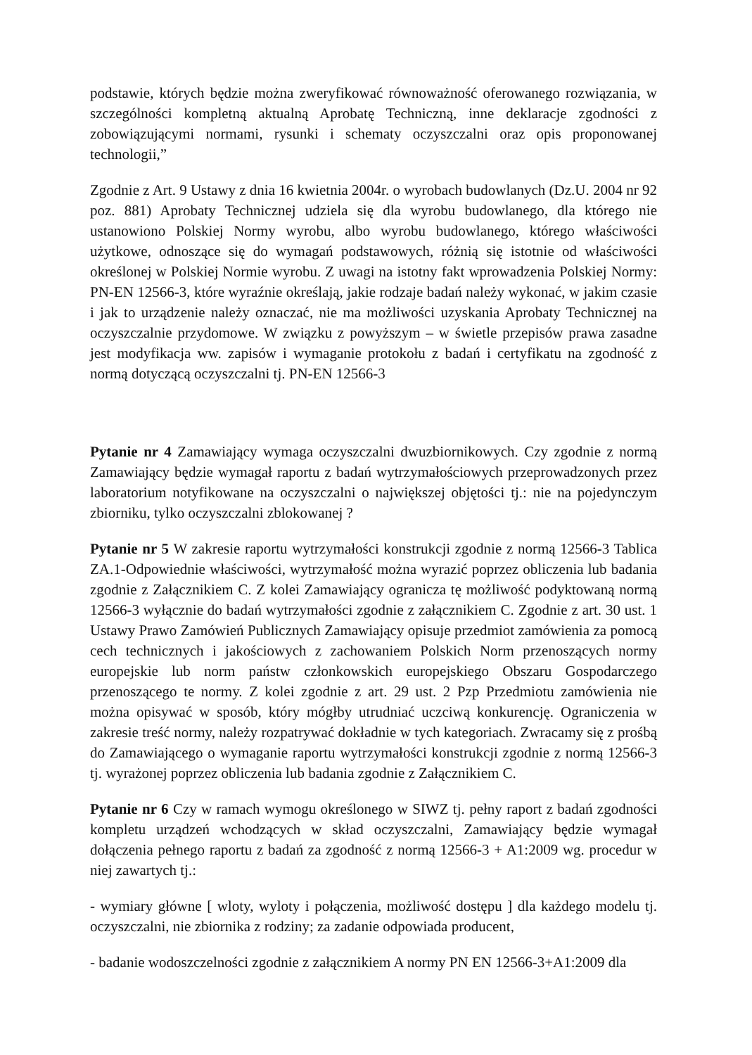podstawie, których będzie można zweryfikować równoważność oferowanego rozwiązania, w szczególności kompletną aktualną Aprobatę Techniczną, inne deklaracje zgodności z zobowiązującymi normami, rysunki i schematy oczyszczalni oraz opis proponowanej technologii,”
Zgodnie z Art. 9 Ustawy z dnia 16 kwietnia 2004r. o wyrobach budowlanych (Dz.U. 2004 nr 92 poz. 881) Aprobaty Technicznej udziela się dla wyrobu budowlanego, dla którego nie ustanowiono Polskiej Normy wyrobu, albo wyrobu budowlanego, którego właściwości użytkowe, odnoszące się do wymagań podstawowych, różnią się istotnie od właściwości określonej w Polskiej Normie wyrobu. Z uwagi na istotny fakt wprowadzenia Polskiej Normy: PN-EN 12566-3, które wyraźnie określają, jakie rodzaje badań należy wykonać, w jakim czasie i jak to urządzenie należy oznaczać, nie ma możliwości uzyskania Aprobaty Technicznej na oczyszczalnie przydomowe. W związku z powyższym – w świetle przepisów prawa zasadne jest modyfikacja ww. zapisów i wymaganie protokołu z badań i certyfikatu na zgodność z normą dotyczącą oczyszczalni tj. PN-EN 12566-3
Pytanie nr 4 Zamawiający wymaga oczyszczalni dwuzbiornikowych. Czy zgodnie z normą Zamawiający będzie wymagał raportu z badań wytrzymałościowych przeprowadzonych przez laboratorium notyfikowane na oczyszczalni o największej objętości tj.: nie na pojedynczym zbiorniku, tylko oczyszczalni zblokowanej ?
Pytanie nr 5 W zakresie raportu wytrzymałości konstrukcji zgodnie z normą 12566-3 Tablica ZA.1-Odpowiednie właściwości, wytrzymałość można wyrazić poprzez obliczenia lub badania zgodnie z Załącznikiem C. Z kolei Zamawiający ogranicza tę możliwość podyktowaną normą 12566-3 wyłącznie do badań wytrzymałości zgodnie z załącznikiem C. Zgodnie z art. 30 ust. 1 Ustawy Prawo Zamówień Publicznych Zamawiający opisuje przedmiot zamówienia za pomocą cech technicznych i jakościowych z zachowaniem Polskich Norm przenoszących normy europejskie lub norm państw członkowskich europejskiego Obszaru Gospodarczego przenoszącego te normy. Z kolei zgodnie z art. 29 ust. 2 Pzp Przedmiotu zamówienia nie można opisywać w sposób, który mógłby utrudniać uczciwą konkurencję. Ograniczenia w zakresie treść normy, należy rozpatrywać dokładnie w tych kategoriach. Zwracamy się z prośbą do Zamawiającego o wymaganie raportu wytrzymałości konstrukcji zgodnie z normą 12566-3 tj. wyrażonej poprzez obliczenia lub badania zgodnie z Załącznikiem C.
Pytanie nr 6 Czy w ramach wymogu określonego w SIWZ tj. pełny raport z badań zgodności kompletu urządzeń wchodzących w skład oczyszczalni, Zamawiający będzie wymagał dołączenia pełnego raportu z badań za zgodność z normą 12566-3 + A1:2009 wg. procedur w niej zawartych tj.:
- wymiary główne [ wloty, wyloty i połączenia, możliwość dostępu ] dla każdego modelu tj. oczyszczalni, nie zbiornika z rodziny; za zadanie odpowiada producent,
- badanie wodoszczelności zgodnie z załącznikiem A normy PN EN 12566-3+A1:2009 dla